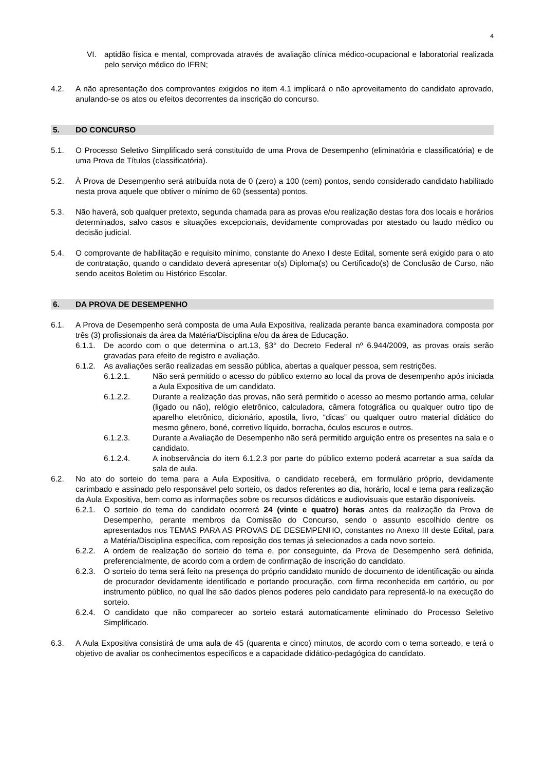4
VI. aptidão física e mental, comprovada através de avaliação clínica médico-ocupacional e laboratorial realizada pelo serviço médico do IFRN;
4.2. A não apresentação dos comprovantes exigidos no item 4.1 implicará o não aproveitamento do candidato aprovado, anulando-se os atos ou efeitos decorrentes da inscrição do concurso.
5. DO CONCURSO
5.1. O Processo Seletivo Simplificado será constituído de uma Prova de Desempenho (eliminatória e classificatória) e de uma Prova de Títulos (classificatória).
5.2. À Prova de Desempenho será atribuída nota de 0 (zero) a 100 (cem) pontos, sendo considerado candidato habilitado nesta prova aquele que obtiver o mínimo de 60 (sessenta) pontos.
5.3. Não haverá, sob qualquer pretexto, segunda chamada para as provas e/ou realização destas fora dos locais e horários determinados, salvo casos e situações excepcionais, devidamente comprovadas por atestado ou laudo médico ou decisão judicial.
5.4. O comprovante de habilitação e requisito mínimo, constante do Anexo I deste Edital, somente será exigido para o ato de contratação, quando o candidato deverá apresentar o(s) Diploma(s) ou Certificado(s) de Conclusão de Curso, não sendo aceitos Boletim ou Histórico Escolar.
6. DA PROVA DE DESEMPENHO
6.1. A Prova de Desempenho será composta de uma Aula Expositiva, realizada perante banca examinadora composta por três (3) profissionais da área da Matéria/Disciplina e/ou da área de Educação.
6.1.1. De acordo com o que determina o art.13, §3° do Decreto Federal nº 6.944/2009, as provas orais serão gravadas para efeito de registro e avaliação.
6.1.2. As avaliações serão realizadas em sessão pública, abertas a qualquer pessoa, sem restrições.
6.1.2.1. Não será permitido o acesso do público externo ao local da prova de desempenho após iniciada a Aula Expositiva de um candidato.
6.1.2.2. Durante a realização das provas, não será permitido o acesso ao mesmo portando arma, celular (ligado ou não), relógio eletrônico, calculadora, câmera fotográfica ou qualquer outro tipo de aparelho eletrônico, dicionário, apostila, livro, “dicas” ou qualquer outro material didático do mesmo gênero, boné, corretivo líquido, borracha, óculos escuros e outros.
6.1.2.3. Durante a Avaliação de Desempenho não será permitido arguição entre os presentes na sala e o candidato.
6.1.2.4. A inobservância do item 6.1.2.3 por parte do público externo poderá acarretar a sua saída da sala de aula.
6.2. No ato do sorteio do tema para a Aula Expositiva, o candidato receberá, em formulário próprio, devidamente carimbado e assinado pelo responsável pelo sorteio, os dados referentes ao dia, horário, local e tema para realização da Aula Expositiva, bem como as informações sobre os recursos didáticos e audiovisuais que estarão disponíveis.
6.2.1. O sorteio do tema do candidato ocorrerá 24 (vinte e quatro) horas antes da realização da Prova de Desempenho, perante membros da Comissão do Concurso, sendo o assunto escolhido dentre os apresentados nos TEMAS PARA AS PROVAS DE DESEMPENHO, constantes no Anexo III deste Edital, para a Matéria/Disciplina específica, com reposição dos temas já selecionados a cada novo sorteio.
6.2.2. A ordem de realização do sorteio do tema e, por conseguinte, da Prova de Desempenho será definida, preferencialmente, de acordo com a ordem de confirmação de inscrição do candidato.
6.2.3. O sorteio do tema será feito na presença do próprio candidato munido de documento de identificação ou ainda de procurador devidamente identificado e portando procuração, com firma reconhecida em cartório, ou por instrumento público, no qual lhe são dados plenos poderes pelo candidato para representá-lo na execução do sorteio.
6.2.4. O candidato que não comparecer ao sorteio estará automaticamente eliminado do Processo Seletivo Simplificado.
6.3. A Aula Expositiva consistirá de uma aula de 45 (quarenta e cinco) minutos, de acordo com o tema sorteado, e terá o objetivo de avaliar os conhecimentos específicos e a capacidade didático-pedagógica do candidato.